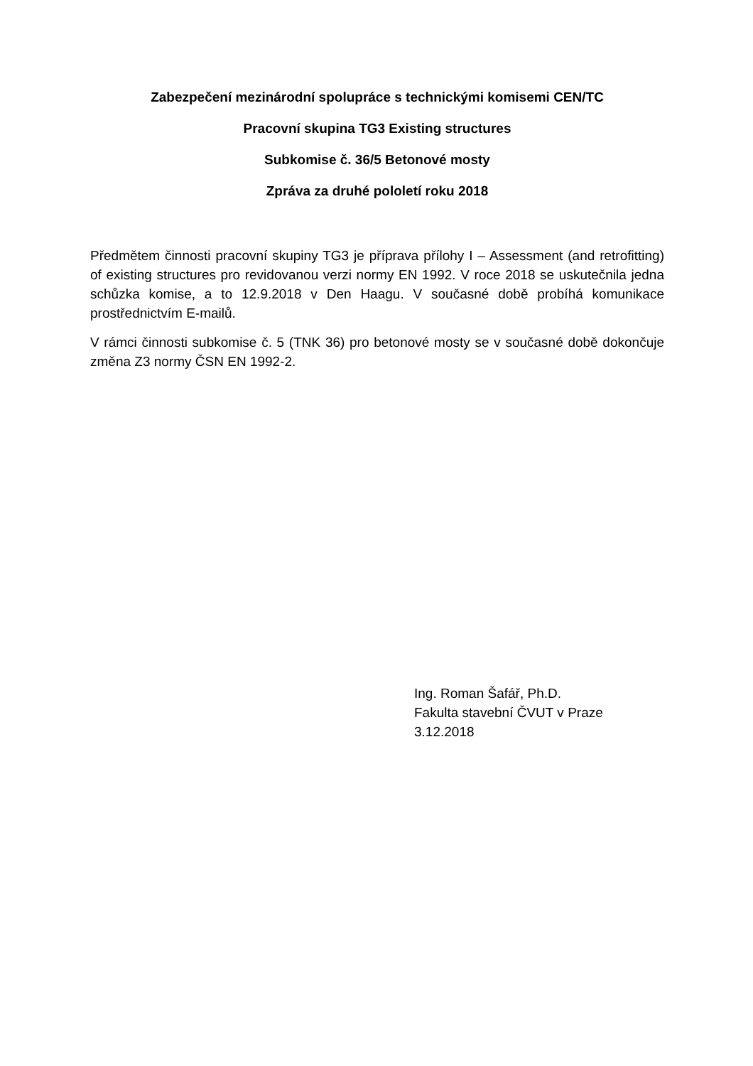Zabezpečení mezinárodní spolupráce s technickými komisemi CEN/TC
Pracovní skupina TG3 Existing structures
Subkomise č. 36/5 Betonové mosty
Zpráva za druhé pololetí roku 2018
Předmětem činnosti pracovní skupiny TG3 je příprava přílohy I – Assessment (and retrofitting) of existing structures pro revidovanou verzi normy EN 1992. V roce 2018 se uskutečnila jedna schůzka komise, a to 12.9.2018 v Den Haagu. V současné době probíhá komunikace prostřednictvím E-mailů.
V rámci činnosti subkomise č. 5 (TNK 36) pro betonové mosty se v současné době dokončuje změna Z3 normy ČSN EN 1992-2.
Ing. Roman Šafář, Ph.D.
Fakulta stavební ČVUT v Praze
3.12.2018